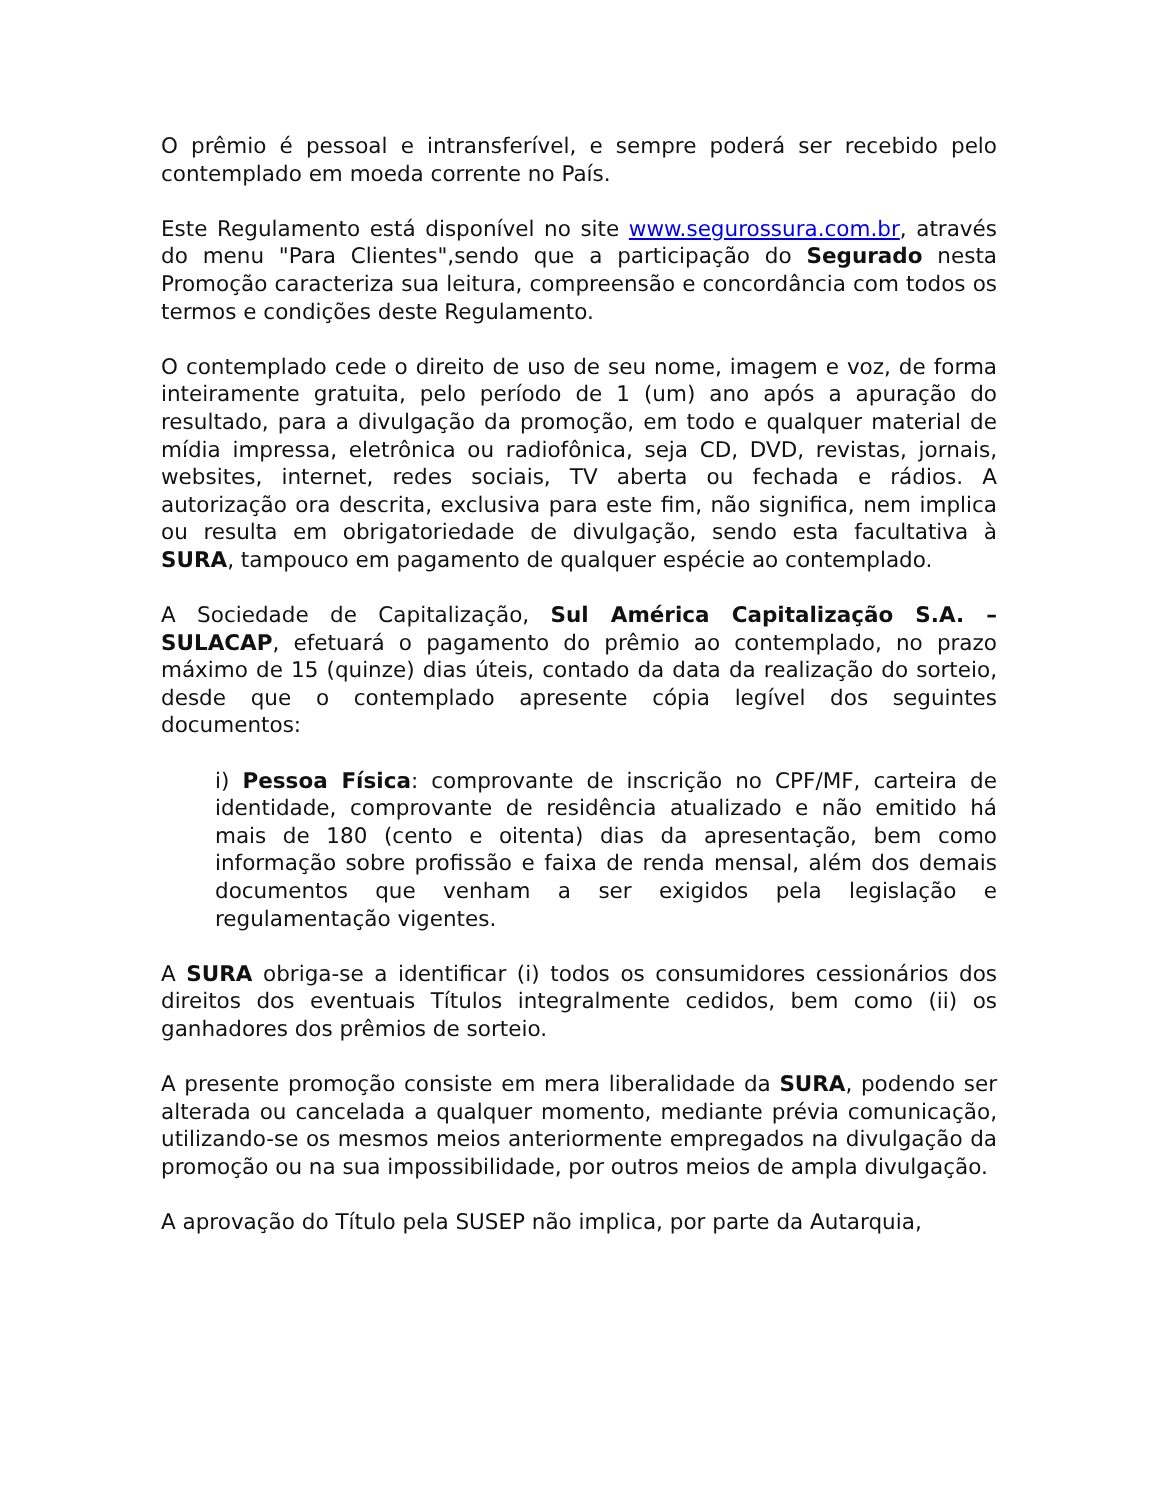O prêmio é pessoal e intransferível, e sempre poderá ser recebido pelo contemplado em moeda corrente no País.
Este Regulamento está disponível no site www.segurossura.com.br, através do menu "Para Clientes",sendo que a participação do Segurado nesta Promoção caracteriza sua leitura, compreensão e concordância com todos os termos e condições deste Regulamento.
O contemplado cede o direito de uso de seu nome, imagem e voz, de forma inteiramente gratuita, pelo período de 1 (um) ano após a apuração do resultado, para a divulgação da promoção, em todo e qualquer material de mídia impressa, eletrônica ou radiofônica, seja CD, DVD, revistas, jornais, websites, internet, redes sociais, TV aberta ou fechada e rádios. A autorização ora descrita, exclusiva para este fim, não significa, nem implica ou resulta em obrigatoriedade de divulgação, sendo esta facultativa à SURA, tampouco em pagamento de qualquer espécie ao contemplado.
A Sociedade de Capitalização, Sul América Capitalização S.A. – SULACAP, efetuará o pagamento do prêmio ao contemplado, no prazo máximo de 15 (quinze) dias úteis, contado da data da realização do sorteio, desde que o contemplado apresente cópia legível dos seguintes documentos:
i) Pessoa Física: comprovante de inscrição no CPF/MF, carteira de identidade, comprovante de residência atualizado e não emitido há mais de 180 (cento e oitenta) dias da apresentação, bem como informação sobre profissão e faixa de renda mensal, além dos demais documentos que venham a ser exigidos pela legislação e regulamentação vigentes.
A SURA obriga-se a identificar (i) todos os consumidores cessionários dos direitos dos eventuais Títulos integralmente cedidos, bem como (ii) os ganhadores dos prêmios de sorteio.
A presente promoção consiste em mera liberalidade da SURA, podendo ser alterada ou cancelada a qualquer momento, mediante prévia comunicação, utilizando-se os mesmos meios anteriormente empregados na divulgação da promoção ou na sua impossibilidade, por outros meios de ampla divulgação.
A aprovação do Título pela SUSEP não implica, por parte da Autarquia,